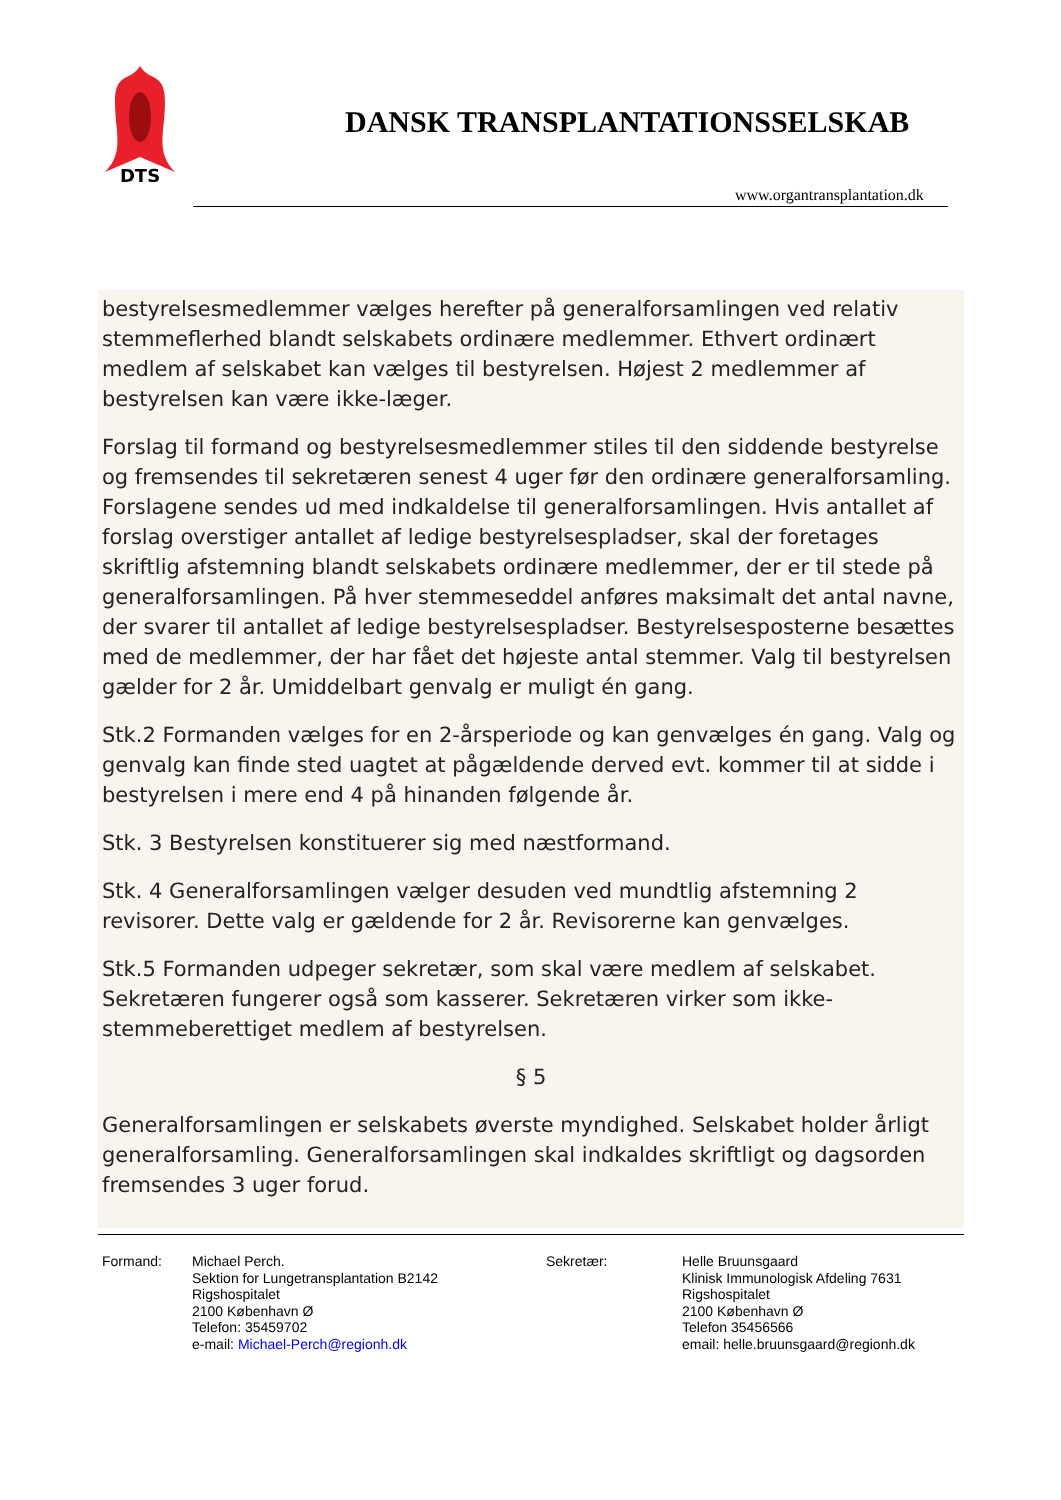DTS
DANSK TRANSPLANTATIONSSELSKAB
www.organtransplantation.dk
bestyrelsesmedlemmer vælges herefter på generalforsamlingen ved relativ stemmeflerhed blandt selskabets ordinære medlemmer. Ethvert ordinært medlem af selskabet kan vælges til bestyrelsen. Højest 2 medlemmer af bestyrelsen kan være ikke-læger.
Forslag til formand og bestyrelsesmedlemmer stiles til den siddende bestyrelse og fremsendes til sekretæren senest 4 uger før den ordinære generalforsamling. Forslagene sendes ud med indkaldelse til generalforsamlingen. Hvis antallet af forslag overstiger antallet af ledige bestyrelsespladser, skal der foretages skriftlig afstemning blandt selskabets ordinære medlemmer, der er til stede på generalforsamlingen. På hver stemmeseddel anføres maksimalt det antal navne, der svarer til antallet af ledige bestyrelsespladser. Bestyrelsesposterne besættes med de medlemmer, der har fået det højeste antal stemmer. Valg til bestyrelsen gælder for 2 år. Umiddelbart genvalg er muligt én gang.
Stk.2 Formanden vælges for en 2-årsperiode og kan genvælges én gang. Valg og genvalg kan finde sted uagtet at pågældende derved evt. kommer til at sidde i bestyrelsen i mere end 4 på hinanden følgende år.
Stk. 3 Bestyrelsen konstituerer sig med næstformand.
Stk. 4 Generalforsamlingen vælger desuden ved mundtlig afstemning 2 revisorer. Dette valg er gældende for 2 år. Revisorerne kan genvælges.
Stk.5 Formanden udpeger sekretær, som skal være medlem af selskabet. Sekretæren fungerer også som kasserer. Sekretæren virker som ikke-stemmeberettiget medlem af bestyrelsen.
§ 5
Generalforsamlingen er selskabets øverste myndighed. Selskabet holder årligt generalforsamling. Generalforsamlingen skal indkaldes skriftligt og dagsorden fremsendes 3 uger forud.
Formand: Michael Perch.
Sektion for Lungetransplantation B2142
Rigshospitalet
2100 København Ø
Telefon: 35459702
e-mail: Michael-Perch@regionh.dk
Sekretær: Helle Bruunsgaard
Klinisk Immunologisk Afdeling 7631
Rigshospitalet
2100 København Ø
Telefon 35456566
email: helle.bruunsgaard@regionh.dk